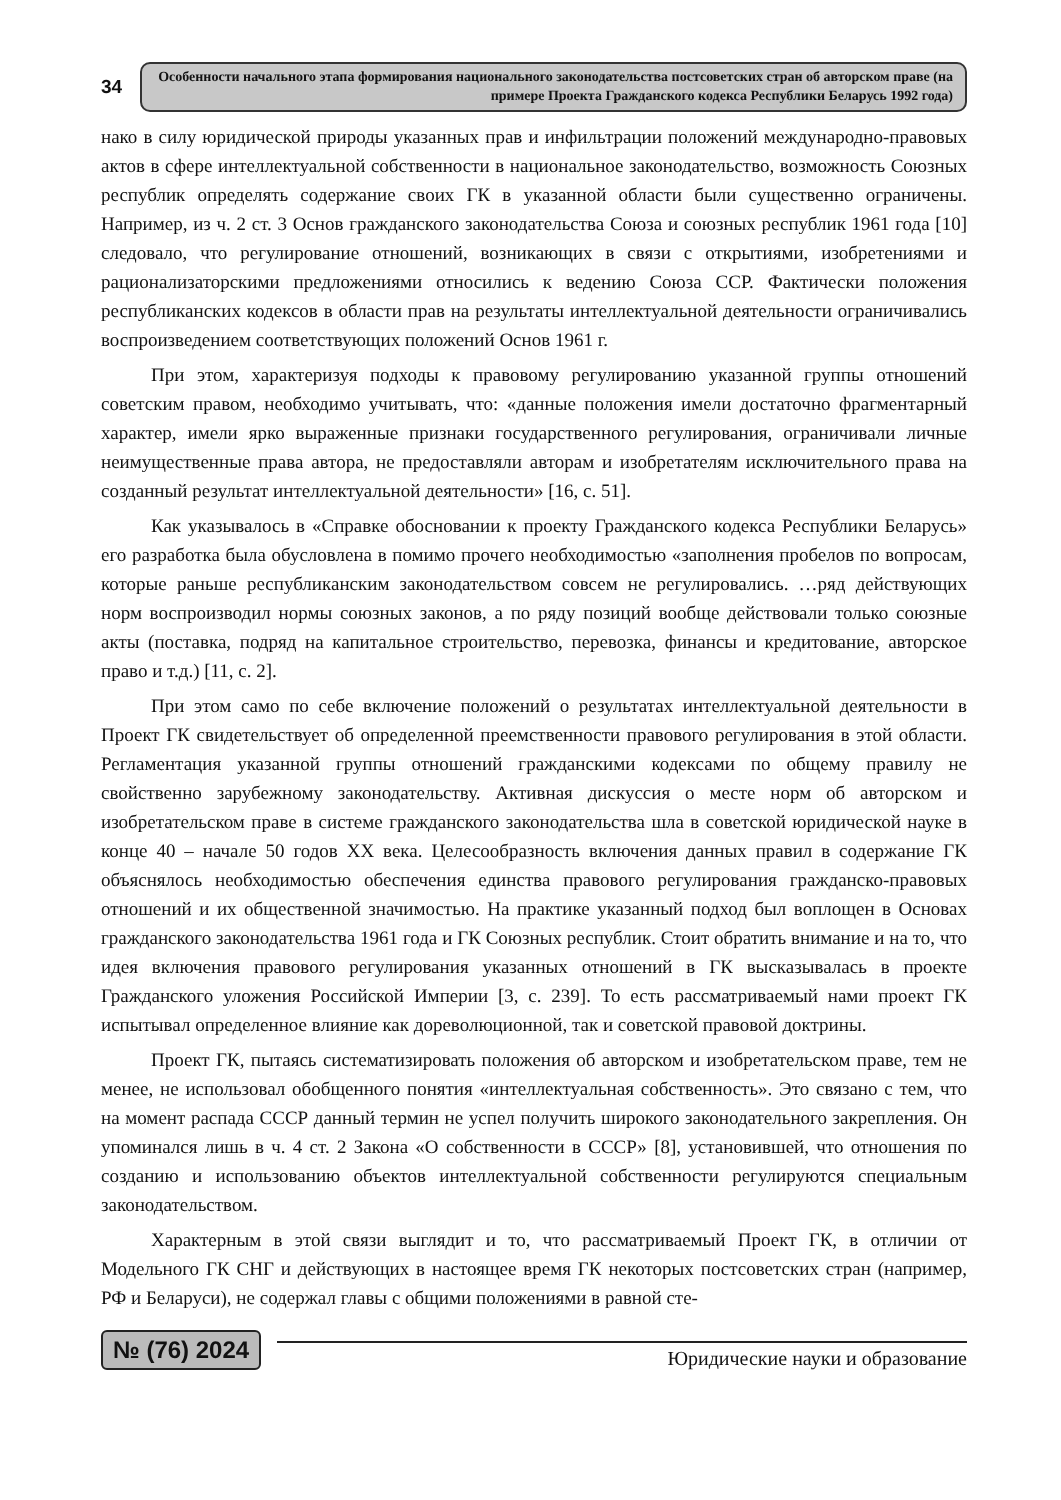34
Особенности начального этапа формирования национального законодательства постсоветских стран об авторском праве (на примере Проекта Гражданского кодекса Республики Беларусь 1992 года)
нако в силу юридической природы указанных прав и инфильтрации положений международно-правовых актов в сфере интеллектуальной собственности в национальное законодательство, возможность Союзных республик определять содержание своих ГК в указанной области были существенно ограничены. Например, из ч. 2 ст. 3 Основ гражданского законодательства Союза и союзных республик 1961 года [10] следовало, что регулирование отношений, возникающих в связи с открытиями, изобретениями и рационализаторскими предложениями относились к ведению Союза ССР. Фактически положения республиканских кодексов в области прав на результаты интеллектуальной деятельности ограничивались воспроизведением соответствующих положений Основ 1961 г.
При этом, характеризуя подходы к правовому регулированию указанной группы отношений советским правом, необходимо учитывать, что: «данные положения имели достаточно фрагментарный характер, имели ярко выраженные признаки государственного регулирования, ограничивали личные неимущественные права автора, не предоставляли авторам и изобретателям исключительного права на созданный результат интеллектуальной деятельности» [16, с. 51].
Как указывалось в «Справке обосновании к проекту Гражданского кодекса Республики Беларусь» его разработка была обусловлена в помимо прочего необходимостью «заполнения пробелов по вопросам, которые раньше республиканским законодательством совсем не регулировались. …ряд действующих норм воспроизводил нормы союзных законов, а по ряду позиций вообще действовали только союзные акты (поставка, подряд на капитальное строительство, перевозка, финансы и кредитование, авторское право и т.д.) [11, с. 2].
При этом само по себе включение положений о результатах интеллектуальной деятельности в Проект ГК свидетельствует об определенной преемственности правового регулирования в этой области. Регламентация указанной группы отношений гражданскими кодексами по общему правилу не свойственно зарубежному законодательству. Активная дискуссия о месте норм об авторском и изобретательском праве в системе гражданского законодательства шла в советской юридической науке в конце 40 – начале 50 годов XX века. Целесообразность включения данных правил в содержание ГК объяснялось необходимостью обеспечения единства правового регулирования гражданско-правовых отношений и их общественной значимостью. На практике указанный подход был воплощен в Основах гражданского законодательства 1961 года и ГК Союзных республик. Стоит обратить внимание и на то, что идея включения правового регулирования указанных отношений в ГК высказывалась в проекте Гражданского уложения Российской Империи [3, с. 239]. То есть рассматриваемый нами проект ГК испытывал определенное влияние как дореволюционной, так и советской правовой доктрины.
Проект ГК, пытаясь систематизировать положения об авторском и изобретательском праве, тем не менее, не использовал обобщенного понятия «интеллектуальная собственность». Это связано с тем, что на момент распада СССР данный термин не успел получить широкого законодательного закрепления. Он упоминался лишь в ч. 4 ст. 2 Закона «О собственности в СССР» [8], установившей, что отношения по созданию и использованию объектов интеллектуальной собственности регулируются специальным законодательством.
Характерным в этой связи выглядит и то, что рассматриваемый Проект ГК, в отличии от Модельного ГК СНГ и действующих в настоящее время ГК некоторых постсоветских стран (например, РФ и Беларуси), не содержал главы с общими положениями в равной сте-
№ (76) 2024
Юридические науки и образование